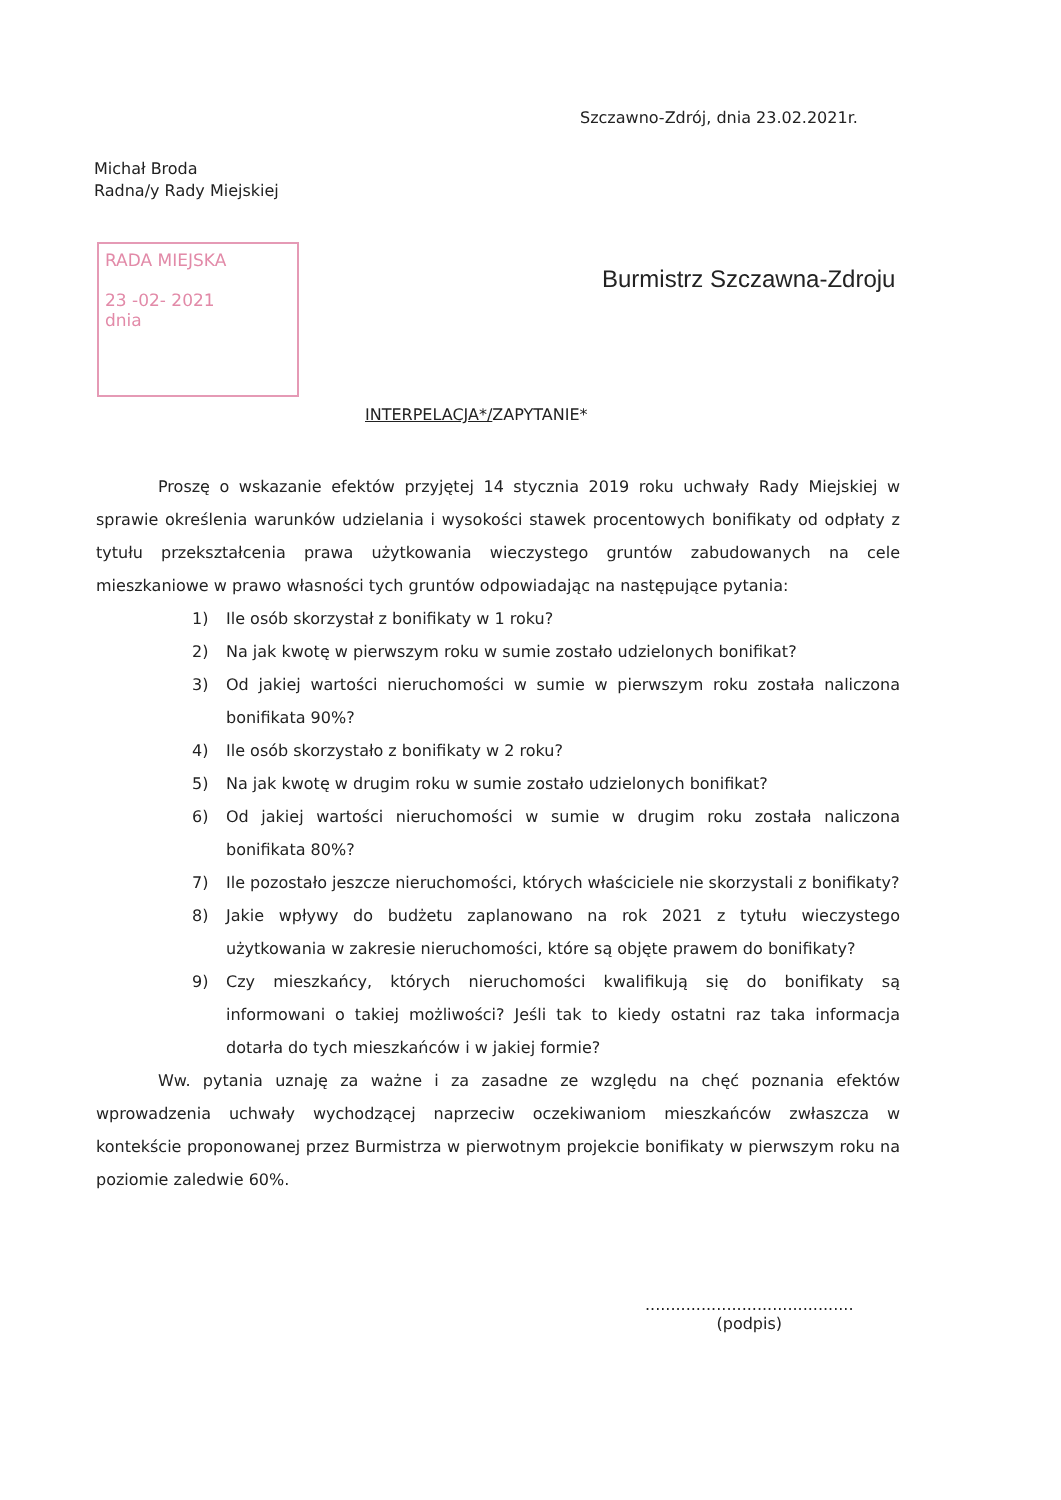Szczawno-Zdrój, dnia 23.02.2021r.
Michał Broda
Radna/y Rady Miejskiej
RADA MIEJSKA
23 -02- 2021
dnia
Burmistrz Szczawna-Zdroju
INTERPELACJA*/ZAPYTANIE*
Proszę o wskazanie efektów przyjętej 14 stycznia 2019 roku uchwały Rady Miejskiej w sprawie określenia warunków udzielania i wysokości stawek procentowych bonifikaty od odpłaty z tytułu przekształcenia prawa użytkowania wieczystego gruntów zabudowanych na cele mieszkaniowe w prawo własności tych gruntów odpowiadając na następujące pytania:
1) Ile osób skorzystał z bonifikaty w 1 roku?
2) Na jak kwotę w pierwszym roku w sumie zostało udzielonych bonifikat?
3) Od jakiej wartości nieruchomości w sumie w pierwszym roku została naliczona bonifikata 90%?
4) Ile osób skorzystało z bonifikaty w 2 roku?
5) Na jak kwotę w drugim roku w sumie zostało udzielonych bonifikat?
6) Od jakiej wartości nieruchomości w sumie w drugim roku została naliczona bonifikata 80%?
7) Ile pozostało jeszcze nieruchomości, których właściciele nie skorzystali z bonifikaty?
8) Jakie wpływy do budżetu zaplanowano na rok 2021 z tytułu wieczystego użytkowania w zakresie nieruchomości, które są objęte prawem do bonifikaty?
9) Czy mieszkańcy, których nieruchomości kwalifikują się do bonifikaty są informowani o takiej możliwości? Jeśli tak to kiedy ostatni raz taka informacja dotarła do tych mieszkańców i w jakiej formie?
Ww. pytania uznaję za ważne i za zasadne ze względu na chęć poznania efektów wprowadzenia uchwały wychodzącej naprzeciw oczekiwaniom mieszkańców zwłaszcza w kontekście proponowanej przez Burmistrza w pierwotnym projekcie bonifikaty w pierwszym roku na poziomie zaledwie 60%.
.........................................
(podpis)